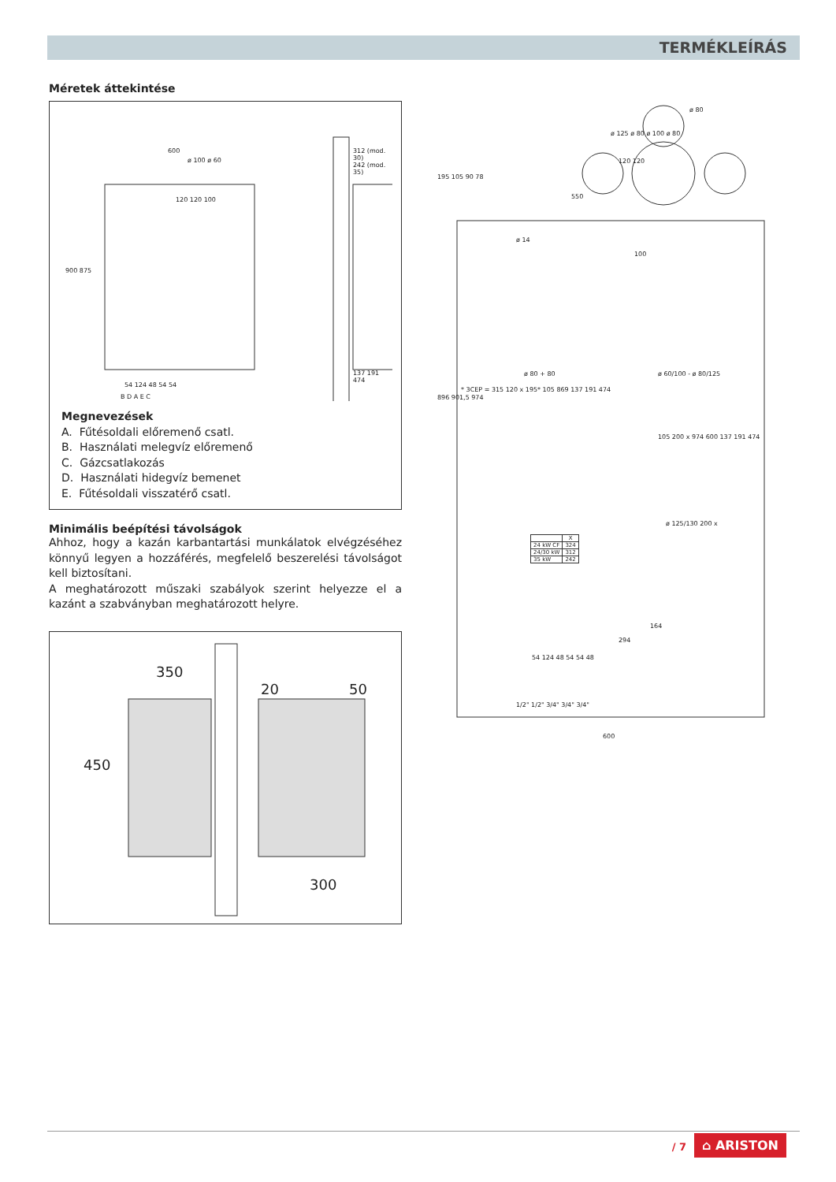TERMÉKLEÍRÁS
Méretek áttekintése
600
ø 100 ø 60
120 120 100
900 875
54 124 48 54 54
B D A E C
312 (mod. 30)
242 (mod. 35)
137 191 474
Megnevezések
A. Fűtésoldali előremenő csatl.
B. Használati melegvíz előremenő
C. Gázcsatlakozás
D. Használati hidegvíz bemenet
E. Fűtésoldali visszatérő csatl.
Minimális beépítési távolságok
Ahhoz, hogy a kazán karbantartási munkálatok elvégzéséhez könnyű legyen a hozzáférés, megfelelő beszerelési távolságot kell biztosítani.
A meghatározott műszaki szabályok szerint helyezze el a kazánt a szabványban meghatározott helyre.
350
20 50
450
300
ø 80
ø 125 ø 80 ø 100 ø 80
120 120
550
195 105 90 78
ø 14
100
ø 80 + 80 ø 60/100 - ø 80/125
* 3CEP = 315 120 x 195* 105 869 137 191 474
105 200 x 974 600 137 191 474
ø 125/130 200 x
896 901,5 974
| | X |
| --- | --- |
| 24 kW CF | 324 |
| 24/30 kW | 312 |
| 35 kW | 242 |
164
294
54 124 48 54 54 48
1/2" 1/2" 3/4" 3/4" 3/4"
600
/ 7 ⌂ ARISTON